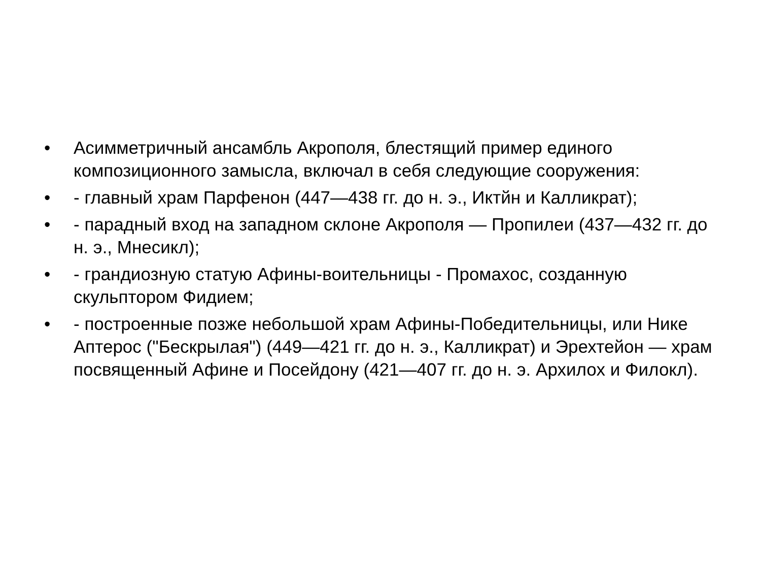• Асимметричный ансамбль Акрополя, блестящий пример единого композиционного замысла, включал в себя следующие сооружения:
• - главный храм Парфенон (447—438 гг. до н. э., Иктйн и Калликрат);
• - парадный вход на западном склоне Акрополя — Пропилеи (437—432 гг. до н. э., Мнесикл);
• - грандиозную статую Афины-воительницы - Промахос, созданную скульптором Фидием;
• - построенные позже небольшой храм Афины-Победительницы, или Нике Аптерос ("Бескрылая") (449—421 гг. до н. э., Калликрат) и Эрехтейон — храм посвященный Афине и Посейдону (421—407 гг. до н. э. Архилох и Филокл).